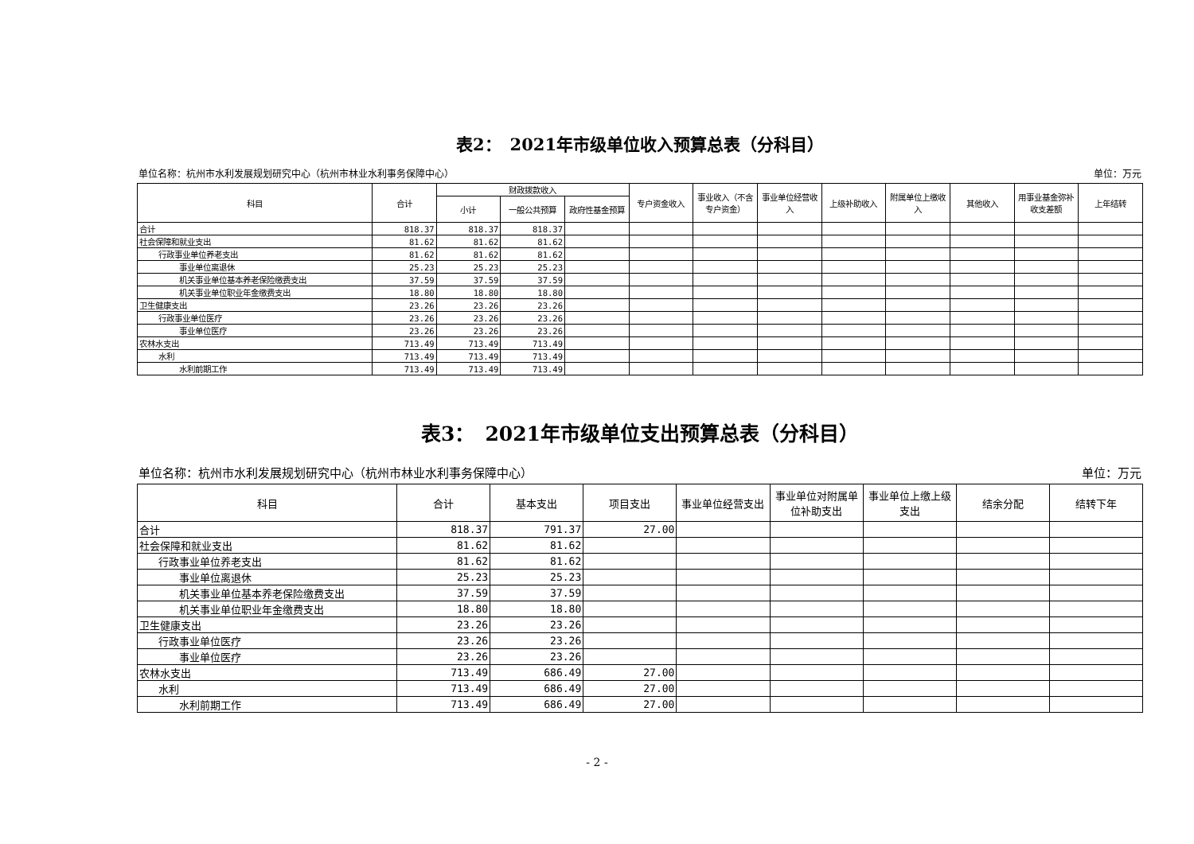表2：　2021年市级单位收入预算总表（分科目）
单位名称：杭州市水利发展规划研究中心（杭州市林业水利事务保障中心） 单位：万元
| 科目 | 合计 | 财政拨款收入 | | | 专户资金收入 | 事业收入（不含专户资金） | 事业单位经营收入 | 上级补助收入 | 附属单位上缴收入 | 其他收入 | 用事业基金弥补收支差额 | 上年结转 |
| --- | --- | --- | --- | --- | --- | --- | --- | --- | --- | --- | --- | --- |
| | | 小计 | 一般公共预算 | 政府性基金预算 | | | | | | | | |
| 合计 | 818.37 | 818.37 | 818.37 | | | | | | | | | |
| 社会保障和就业支出 | 81.62 | 81.62 | 81.62 | | | | | | | | | |
| 行政事业单位养老支出 | 81.62 | 81.62 | 81.62 | | | | | | | | | |
| 事业单位离退休 | 25.23 | 25.23 | 25.23 | | | | | | | | | |
| 机关事业单位基本养老保险缴费支出 | 37.59 | 37.59 | 37.59 | | | | | | | | | |
| 机关事业单位职业年金缴费支出 | 18.80 | 18.80 | 18.80 | | | | | | | | | |
| 卫生健康支出 | 23.26 | 23.26 | 23.26 | | | | | | | | | |
| 行政事业单位医疗 | 23.26 | 23.26 | 23.26 | | | | | | | | | |
| 事业单位医疗 | 23.26 | 23.26 | 23.26 | | | | | | | | | |
| 农林水支出 | 713.49 | 713.49 | 713.49 | | | | | | | | | |
| 水利 | 713.49 | 713.49 | 713.49 | | | | | | | | | |
| 水利前期工作 | 713.49 | 713.49 | 713.49 | | | | | | | | | |
表3：　2021年市级单位支出预算总表（分科目）
单位名称：杭州市水利发展规划研究中心（杭州市林业水利事务保障中心） 单位：万元
| 科目 | 合计 | 基本支出 | 项目支出 | 事业单位经营支出 | 事业单位对附属单位补助支出 | 事业单位上缴上级支出 | 结余分配 | 结转下年 |
| --- | --- | --- | --- | --- | --- | --- | --- | --- |
| 合计 | 818.37 | 791.37 | 27.00 | | | | | |
| 社会保障和就业支出 | 81.62 | 81.62 | | | | | | |
| 行政事业单位养老支出 | 81.62 | 81.62 | | | | | | |
| 事业单位离退休 | 25.23 | 25.23 | | | | | | |
| 机关事业单位基本养老保险缴费支出 | 37.59 | 37.59 | | | | | | |
| 机关事业单位职业年金缴费支出 | 18.80 | 18.80 | | | | | | |
| 卫生健康支出 | 23.26 | 23.26 | | | | | | |
| 行政事业单位医疗 | 23.26 | 23.26 | | | | | | |
| 事业单位医疗 | 23.26 | 23.26 | | | | | | |
| 农林水支出 | 713.49 | 686.49 | 27.00 | | | | | |
| 水利 | 713.49 | 686.49 | 27.00 | | | | | |
| 水利前期工作 | 713.49 | 686.49 | 27.00 | | | | | |
- 2 -